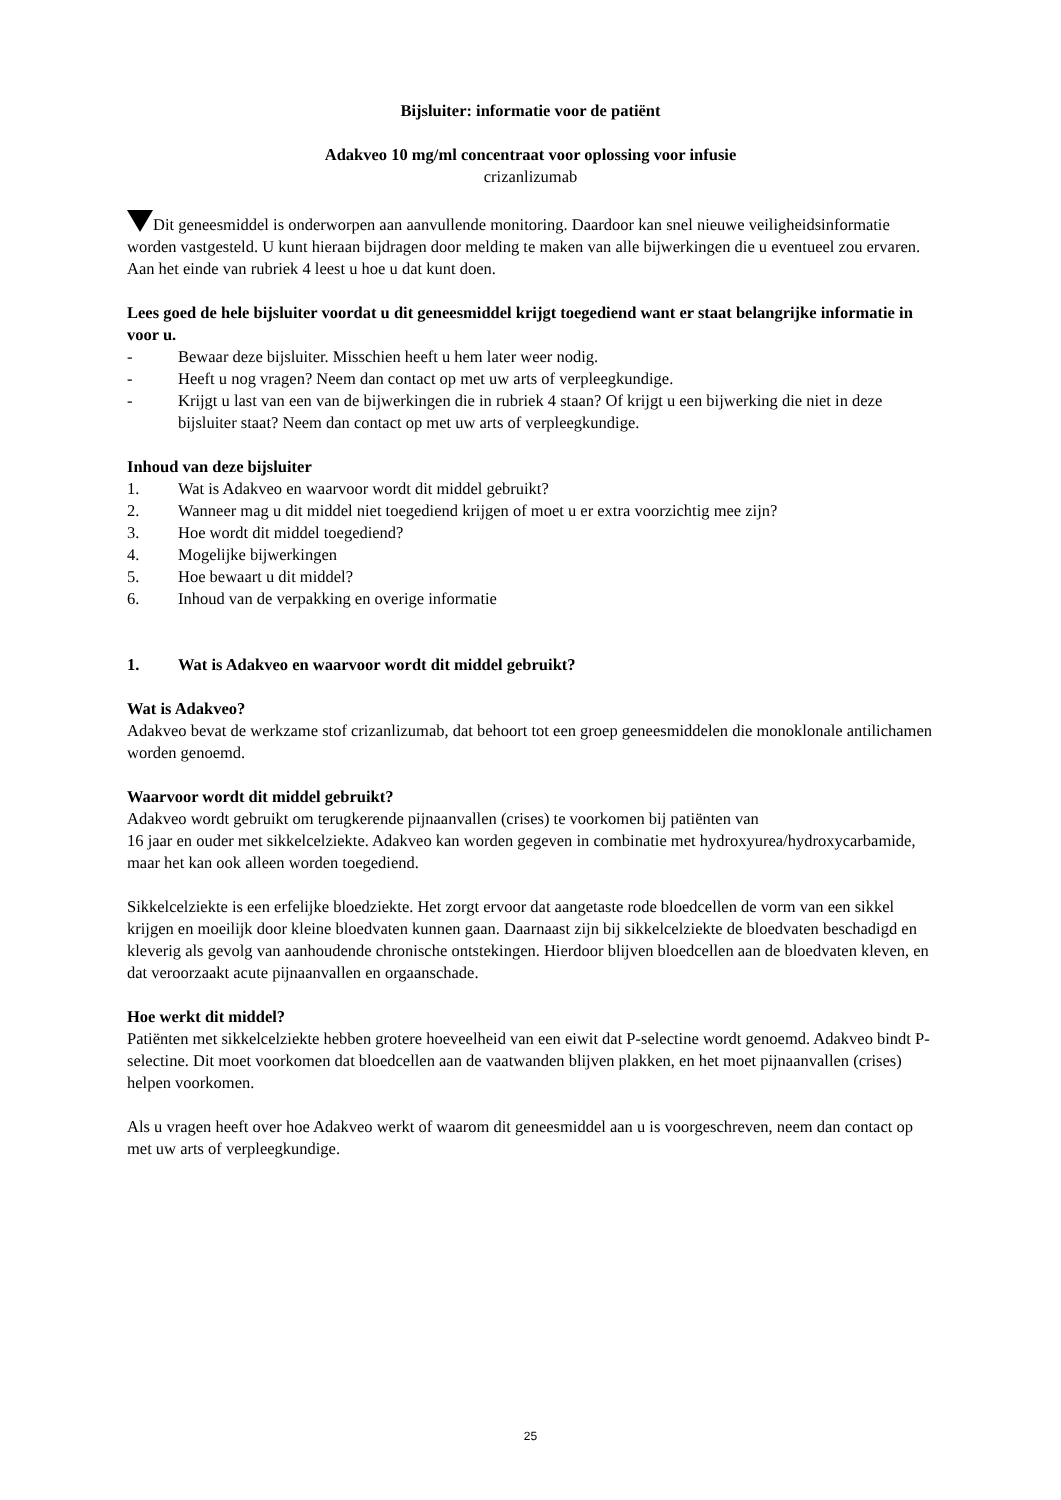Bijsluiter: informatie voor de patiënt
Adakveo 10 mg/ml concentraat voor oplossing voor infusie
crizanlizumab
Dit geneesmiddel is onderworpen aan aanvullende monitoring. Daardoor kan snel nieuwe veiligheidsinformatie worden vastgesteld. U kunt hieraan bijdragen door melding te maken van alle bijwerkingen die u eventueel zou ervaren. Aan het einde van rubriek 4 leest u hoe u dat kunt doen.
Lees goed de hele bijsluiter voordat u dit geneesmiddel krijgt toegediend want er staat belangrijke informatie in voor u.
- Bewaar deze bijsluiter. Misschien heeft u hem later weer nodig.
- Heeft u nog vragen? Neem dan contact op met uw arts of verpleegkundige.
- Krijgt u last van een van de bijwerkingen die in rubriek 4 staan? Of krijgt u een bijwerking die niet in deze bijsluiter staat? Neem dan contact op met uw arts of verpleegkundige.
Inhoud van deze bijsluiter
1. Wat is Adakveo en waarvoor wordt dit middel gebruikt?
2. Wanneer mag u dit middel niet toegediend krijgen of moet u er extra voorzichtig mee zijn?
3. Hoe wordt dit middel toegediend?
4. Mogelijke bijwerkingen
5. Hoe bewaart u dit middel?
6. Inhoud van de verpakking en overige informatie
1. Wat is Adakveo en waarvoor wordt dit middel gebruikt?
Wat is Adakveo?
Adakveo bevat de werkzame stof crizanlizumab, dat behoort tot een groep geneesmiddelen die monoklonale antilichamen worden genoemd.
Waarvoor wordt dit middel gebruikt?
Adakveo wordt gebruikt om terugkerende pijnaanvallen (crises) te voorkomen bij patiënten van
16 jaar en ouder met sikkelcelziekte. Adakveo kan worden gegeven in combinatie met hydroxyurea/hydroxycarbamide, maar het kan ook alleen worden toegediend.
Sikkelcelziekte is een erfelijke bloedziekte. Het zorgt ervoor dat aangetaste rode bloedcellen de vorm van een sikkel krijgen en moeilijk door kleine bloedvaten kunnen gaan. Daarnaast zijn bij sikkelcelziekte de bloedvaten beschadigd en kleverig als gevolg van aanhoudende chronische ontstekingen. Hierdoor blijven bloedcellen aan de bloedvaten kleven, en dat veroorzaakt acute pijnaanvallen en orgaanschade.
Hoe werkt dit middel?
Patiënten met sikkelcelziekte hebben grotere hoeveelheid van een eiwit dat P-selectine wordt genoemd. Adakveo bindt P-selectine. Dit moet voorkomen dat bloedcellen aan de vaatwanden blijven plakken, en het moet pijnaanvallen (crises) helpen voorkomen.
Als u vragen heeft over hoe Adakveo werkt of waarom dit geneesmiddel aan u is voorgeschreven, neem dan contact op met uw arts of verpleegkundige.
25